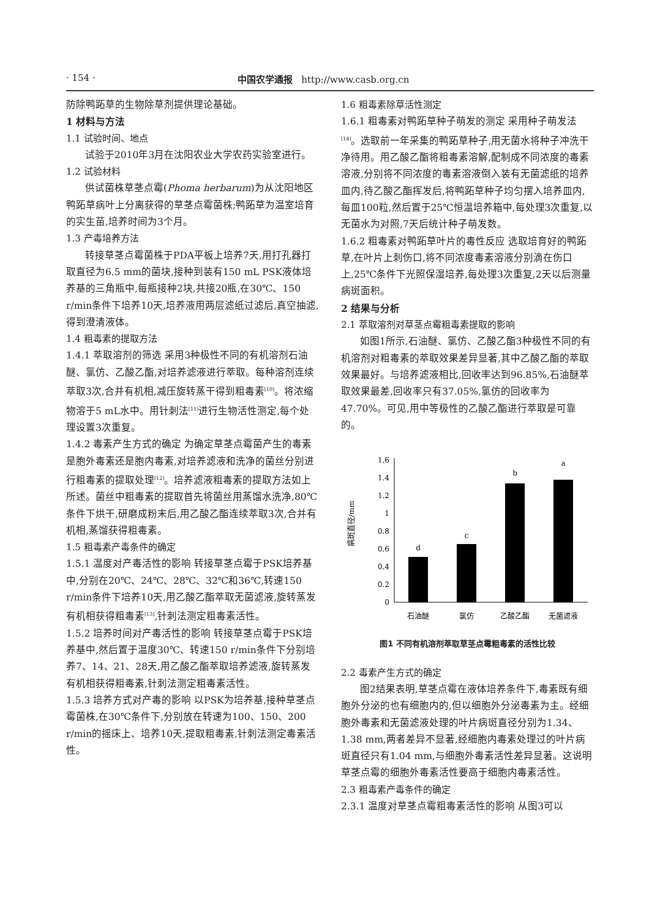· 154 · 中国农学通报 http://www.casb.org.cn
防除鸭跖草的生物除草剂提供理论基础。
1 材料与方法
1.1 试验时间、地点
试验于2010年3月在沈阳农业大学农药实验室进行。
1.2 试验材料
供试菌株草茎点霉(Phoma herbarum)为从沈阳地区鸭跖草病叶上分离获得的草茎点霉菌株;鸭跖草为温室培育的实生苗,培养时间为3个月。
1.3 产毒培养方法
转接草茎点霉菌株于PDA平板上培养7天,用打孔器打取直径为6.5 mm的菌块,接种到装有150 mL PSK液体培养基的三角瓶中,每瓶接种2块,共接20瓶,在30℃、150 r/min条件下培养10天,培养液用两层滤纸过滤后,真空抽滤,得到澄清液体。
1.4 粗毒素的提取方法
1.4.1 萃取溶剂的筛选 采用3种极性不同的有机溶剂石油醚、氯仿、乙酸乙酯,对培养滤液进行萃取。每种溶剂连续萃取3次,合并有机相,减压旋转蒸干得到粗毒素<sup>[10]</sup>。将浓缩物溶于5 mL水中。用针刺法<sup>[11]</sup>进行生物活性测定,每个处理设置3次重复。
1.4.2 毒素产生方式的确定 为确定草茎点霉菌产生的毒素是胞外毒素还是胞内毒素,对培养滤液和洗净的菌丝分别进行粗毒素的提取处理<sup>[12]</sup>。培养滤液粗毒素的提取方法如上所述。菌丝中粗毒素的提取首先将菌丝用蒸馏水洗净,80℃条件下烘干,研磨成粉末后,用乙酸乙酯连续萃取3次,合并有机相,蒸馏获得粗毒素。
1.5 粗毒素产毒条件的确定
1.5.1 温度对产毒活性的影响 转接草茎点霉于PSK培养基中,分别在20℃、24℃、28℃、32℃和36℃,转速150 r/min条件下培养10天,用乙酸乙酯萃取无菌滤液,旋转蒸发有机相获得粗毒素<sup>[13]</sup>,针刺法测定粗毒素活性。
1.5.2 培养时间对产毒活性的影响 转接草茎点霉于PSK培养基中,然后置于温度30℃、转速150 r/min条件下分别培养7、14、21、28天,用乙酸乙酯萃取培养滤液,旋转蒸发有机相获得粗毒素,针刺法测定粗毒素活性。
1.5.3 培养方式对产毒的影响 以PSK为培养基,接种草茎点霉菌株,在30℃条件下,分别放在转速为100、150、200 r/min的摇床上、培养10天,提取粗毒素,针刺法测定毒素活性。
1.6 粗毒素除草活性测定
1.6.1 粗毒素对鸭跖草种子萌发的测定 采用种子萌发法<sup>[14]</sup>。选取前一年采集的鸭跖草种子,用无菌水将种子冲洗干净待用。用乙酸乙酯将粗毒素溶解,配制成不同浓度的毒素溶液,分别将不同浓度的毒素溶液倒入装有无菌滤纸的培养皿内,待乙酸乙酯挥发后,将鸭跖草种子均匀摆入培养皿内,每皿100粒,然后置于25℃恒温培养箱中,每处理3次重复,以无菌水为对照,7天后统计种子萌发数。
1.6.2 粗毒素对鸭跖草叶片的毒性反应 选取培育好的鸭跖草,在叶片上刺伤口,将不同浓度毒素溶液分别滴在伤口上,25℃条件下光照保湿培养,每处理3次重复,2天以后测量病斑面积。
2 结果与分析
2.1 萃取溶剂对草茎点霉粗毒素提取的影响
如图1所示,石油醚、氯仿、乙酸乙酯3种极性不同的有机溶剂对粗毒素的萃取效果差异显著,其中乙酸乙酯的萃取效果最好。与培养滤液相比,回收率达到96.85%,石油醚萃取效果最差,回收率只有37.05%,氯仿的回收率为47.70%。可见,用中等极性的乙酸乙酯进行萃取是可靠的。
病斑直径/mm
0
0.2
0.4
0.6
0.8
1
1.2
1.4
1.6
d
c
b
a
石油醚
氯仿
乙酸乙酯
无菌滤液
图1 不同有机溶剂萃取草茎点霉粗毒素的活性比较
2.2 毒素产生方式的确定
图2结果表明,草茎点霉在液体培养条件下,毒素既有细胞外分泌的也有细胞内的,但以细胞外分泌毒素为主。经细胞外毒素和无菌滤液处理的叶片病斑直径分别为1.34、1.38 mm,两者差异不显著,经细胞内毒素处理过的叶片病斑直径只有1.04 mm,与细胞外毒素活性差异显著。这说明草茎点霉的细胞外毒素活性要高于细胞内毒素活性。
2.3 粗毒素产毒条件的确定
2.3.1 温度对草茎点霉粗毒素活性的影响 从图3可以